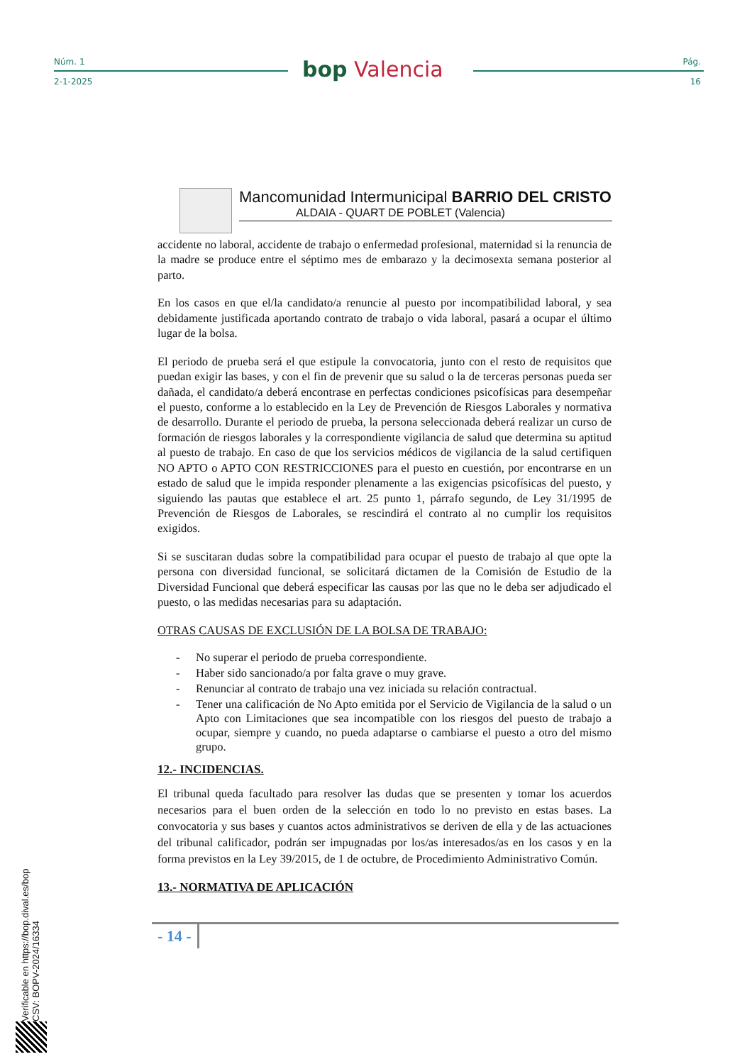Núm. 1
2-1-2025
bop Valencia
Pág.
16
Mancomunidad Intermunicipal BARRIO DEL CRISTO
ALDAIA - QUART DE POBLET (Valencia)
accidente no laboral, accidente de trabajo o enfermedad profesional, maternidad si la renuncia de la madre se produce entre el séptimo mes de embarazo y la decimosexta semana posterior al parto.
En los casos en que el/la candidato/a renuncie al puesto por incompatibilidad laboral, y sea debidamente justificada aportando contrato de trabajo o vida laboral, pasará a ocupar el último lugar de la bolsa.
El periodo de prueba será el que estipule la convocatoria, junto con el resto de requisitos que puedan exigir las bases, y con el fin de prevenir que su salud o la de terceras personas pueda ser dañada, el candidato/a deberá encontrase en perfectas condiciones psicofísicas para desempeñar el puesto, conforme a lo establecido en la Ley de Prevención de Riesgos Laborales y normativa de desarrollo. Durante el periodo de prueba, la persona seleccionada deberá realizar un curso de formación de riesgos laborales y la correspondiente vigilancia de salud que determina su aptitud al puesto de trabajo. En caso de que los servicios médicos de vigilancia de la salud certifiquen NO APTO o APTO CON RESTRICCIONES para el puesto en cuestión, por encontrarse en un estado de salud que le impida responder plenamente a las exigencias psicofísicas del puesto, y siguiendo las pautas que establece el art. 25 punto 1, párrafo segundo, de Ley 31/1995 de Prevención de Riesgos de Laborales, se rescindirá el contrato al no cumplir los requisitos exigidos.
Si se suscitaran dudas sobre la compatibilidad para ocupar el puesto de trabajo al que opte la persona con diversidad funcional, se solicitará dictamen de la Comisión de Estudio de la Diversidad Funcional que deberá especificar las causas por las que no le deba ser adjudicado el puesto, o las medidas necesarias para su adaptación.
OTRAS CAUSAS DE EXCLUSIÓN DE LA BOLSA DE TRABAJO:
- No superar el periodo de prueba correspondiente.
- Haber sido sancionado/a por falta grave o muy grave.
- Renunciar al contrato de trabajo una vez iniciada su relación contractual.
- Tener una calificación de No Apto emitida por el Servicio de Vigilancia de la salud o un Apto con Limitaciones que sea incompatible con los riesgos del puesto de trabajo a ocupar, siempre y cuando, no pueda adaptarse o cambiarse el puesto a otro del mismo grupo.
12.- INCIDENCIAS.
El tribunal queda facultado para resolver las dudas que se presenten y tomar los acuerdos necesarios para el buen orden de la selección en todo lo no previsto en estas bases. La convocatoria y sus bases y cuantos actos administrativos se deriven de ella y de las actuaciones del tribunal calificador, podrán ser impugnadas por los/as interesados/as en los casos y en la forma previstos en la Ley 39/2015, de 1 de octubre, de Procedimiento Administrativo Común.
13.- NORMATIVA DE APLICACIÓN
- 14 -
Verificable en https://bop.dival.es/bop
CSV: BOPV-2024/16334